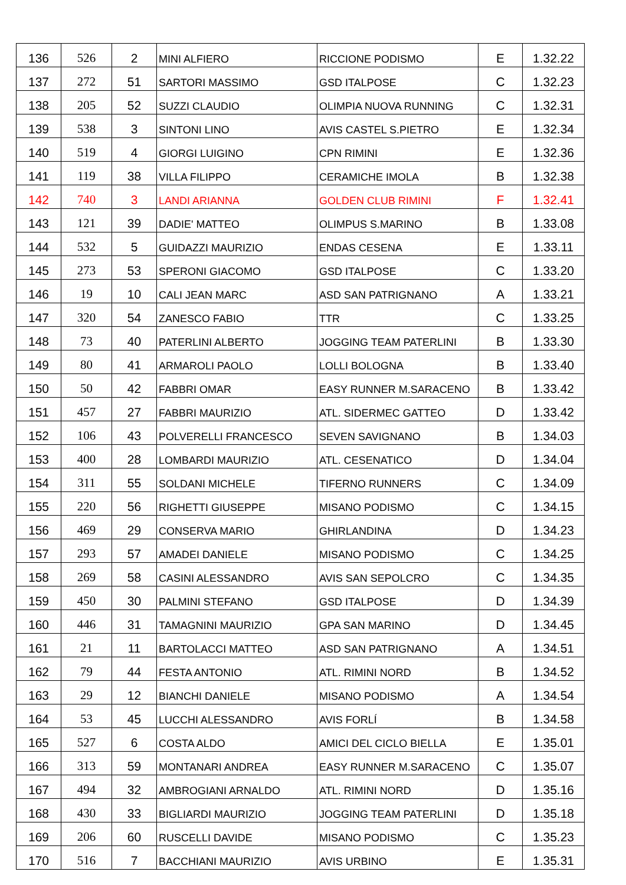| 136 | 526 | 2 | MINI ALFIERO | RICCIONE PODISMO | E | 1.32.22 |
| 137 | 272 | 51 | SARTORI MASSIMO | GSD ITALPOSE | C | 1.32.23 |
| 138 | 205 | 52 | SUZZI CLAUDIO | OLIMPIA NUOVA RUNNING | C | 1.32.31 |
| 139 | 538 | 3 | SINTONI LINO | AVIS CASTEL S.PIETRO | E | 1.32.34 |
| 140 | 519 | 4 | GIORGI LUIGINO | CPN RIMINI | E | 1.32.36 |
| 141 | 119 | 38 | VILLA FILIPPO | CERAMICHE IMOLA | B | 1.32.38 |
| 142 | 740 | 3 | LANDI ARIANNA | GOLDEN CLUB RIMINI | F | 1.32.41 |
| 143 | 121 | 39 | DADIE' MATTEO | OLIMPUS S.MARINO | B | 1.33.08 |
| 144 | 532 | 5 | GUIDAZZI MAURIZIO | ENDAS CESENA | E | 1.33.11 |
| 145 | 273 | 53 | SPERONI GIACOMO | GSD ITALPOSE | C | 1.33.20 |
| 146 | 19 | 10 | CALI JEAN MARC | ASD SAN PATRIGNANO | A | 1.33.21 |
| 147 | 320 | 54 | ZANESCO FABIO | TTR | C | 1.33.25 |
| 148 | 73 | 40 | PATERLINI ALBERTO | JOGGING TEAM PATERLINI | B | 1.33.30 |
| 149 | 80 | 41 | ARMAROLI PAOLO | LOLLI BOLOGNA | B | 1.33.40 |
| 150 | 50 | 42 | FABBRI OMAR | EASY RUNNER M.SARACENO | B | 1.33.42 |
| 151 | 457 | 27 | FABBRI MAURIZIO | ATL. SIDERMEC GATTEO | D | 1.33.42 |
| 152 | 106 | 43 | POLVERELLI FRANCESCO | SEVEN SAVIGNANO | B | 1.34.03 |
| 153 | 400 | 28 | LOMBARDI MAURIZIO | ATL. CESENATICO | D | 1.34.04 |
| 154 | 311 | 55 | SOLDANI MICHELE | TIFERNO RUNNERS | C | 1.34.09 |
| 155 | 220 | 56 | RIGHETTI GIUSEPPE | MISANO PODISMO | C | 1.34.15 |
| 156 | 469 | 29 | CONSERVA MARIO | GHIRLANDINA | D | 1.34.23 |
| 157 | 293 | 57 | AMADEI DANIELE | MISANO PODISMO | C | 1.34.25 |
| 158 | 269 | 58 | CASINI ALESSANDRO | AVIS SAN SEPOLCRO | C | 1.34.35 |
| 159 | 450 | 30 | PALMINI STEFANO | GSD ITALPOSE | D | 1.34.39 |
| 160 | 446 | 31 | TAMAGNINI MAURIZIO | GPA SAN MARINO | D | 1.34.45 |
| 161 | 21 | 11 | BARTOLACCI MATTEO | ASD SAN PATRIGNANO | A | 1.34.51 |
| 162 | 79 | 44 | FESTA ANTONIO | ATL. RIMINI NORD | B | 1.34.52 |
| 163 | 29 | 12 | BIANCHI DANIELE | MISANO PODISMO | A | 1.34.54 |
| 164 | 53 | 45 | LUCCHI ALESSANDRO | AVIS FORLÍ | B | 1.34.58 |
| 165 | 527 | 6 | COSTA ALDO | AMICI DEL CICLO BIELLA | E | 1.35.01 |
| 166 | 313 | 59 | MONTANARI ANDREA | EASY RUNNER M.SARACENO | C | 1.35.07 |
| 167 | 494 | 32 | AMBROGIANI ARNALDO | ATL. RIMINI NORD | D | 1.35.16 |
| 168 | 430 | 33 | BIGLIARDI MAURIZIO | JOGGING TEAM PATERLINI | D | 1.35.18 |
| 169 | 206 | 60 | RUSCELLI DAVIDE | MISANO PODISMO | C | 1.35.23 |
| 170 | 516 | 7 | BACCHIANI MAURIZIO | AVIS URBINO | E | 1.35.31 |